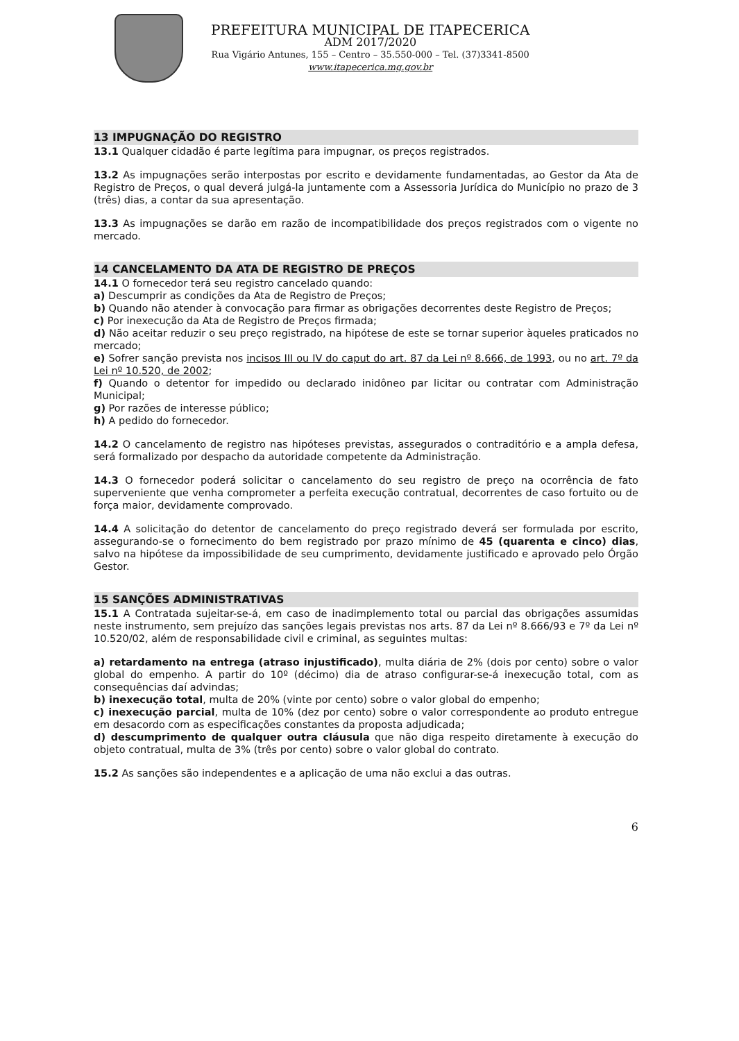PREFEITURA MUNICIPAL DE ITAPECERICA
ADM 2017/2020
Rua Vigário Antunes, 155 – Centro – 35.550-000 – Tel. (37)3341-8500
www.itapecerica.mg.gov.br
13 IMPUGNAÇÃO DO REGISTRO
13.1 Qualquer cidadão é parte legítima para impugnar, os preços registrados.
13.2 As impugnações serão interpostas por escrito e devidamente fundamentadas, ao Gestor da Ata de Registro de Preços, o qual deverá julgá-la juntamente com a Assessoria Jurídica do Município no prazo de 3 (três) dias, a contar da sua apresentação.
13.3 As impugnações se darão em razão de incompatibilidade dos preços registrados com o vigente no mercado.
14 CANCELAMENTO DA ATA DE REGISTRO DE PREÇOS
14.1 O fornecedor terá seu registro cancelado quando:
a) Descumprir as condições da Ata de Registro de Preços;
b) Quando não atender à convocação para firmar as obrigações decorrentes deste Registro de Preços;
c) Por inexecução da Ata de Registro de Preços firmada;
d) Não aceitar reduzir o seu preço registrado, na hipótese de este se tornar superior àqueles praticados no mercado;
e) Sofrer sanção prevista nos incisos III ou IV do caput do art. 87 da Lei nº 8.666, de 1993, ou no art. 7º da Lei nº 10.520, de 2002;
f) Quando o detentor for impedido ou declarado inidôneo par licitar ou contratar com Administração Municipal;
g) Por razões de interesse público;
h) A pedido do fornecedor.
14.2 O cancelamento de registro nas hipóteses previstas, assegurados o contraditório e a ampla defesa, será formalizado por despacho da autoridade competente da Administração.
14.3 O fornecedor poderá solicitar o cancelamento do seu registro de preço na ocorrência de fato superveniente que venha comprometer a perfeita execução contratual, decorrentes de caso fortuito ou de força maior, devidamente comprovado.
14.4 A solicitação do detentor de cancelamento do preço registrado deverá ser formulada por escrito, assegurando-se o fornecimento do bem registrado por prazo mínimo de 45 (quarenta e cinco) dias, salvo na hipótese da impossibilidade de seu cumprimento, devidamente justificado e aprovado pelo Órgão Gestor.
15 SANÇÕES ADMINISTRATIVAS
15.1 A Contratada sujeitar-se-á, em caso de inadimplemento total ou parcial das obrigações assumidas neste instrumento, sem prejuízo das sanções legais previstas nos arts. 87 da Lei nº 8.666/93 e 7º da Lei nº 10.520/02, além de responsabilidade civil e criminal, as seguintes multas:
a) retardamento na entrega (atraso injustificado), multa diária de 2% (dois por cento) sobre o valor global do empenho. A partir do 10º (décimo) dia de atraso configurar-se-á inexecução total, com as consequências daí advindas;
b) inexecução total, multa de 20% (vinte por cento) sobre o valor global do empenho;
c) inexecução parcial, multa de 10% (dez por cento) sobre o valor correspondente ao produto entregue em desacordo com as especificações constantes da proposta adjudicada;
d) descumprimento de qualquer outra cláusula que não diga respeito diretamente à execução do objeto contratual, multa de 3% (três por cento) sobre o valor global do contrato.
15.2 As sanções são independentes e a aplicação de uma não exclui a das outras.
6